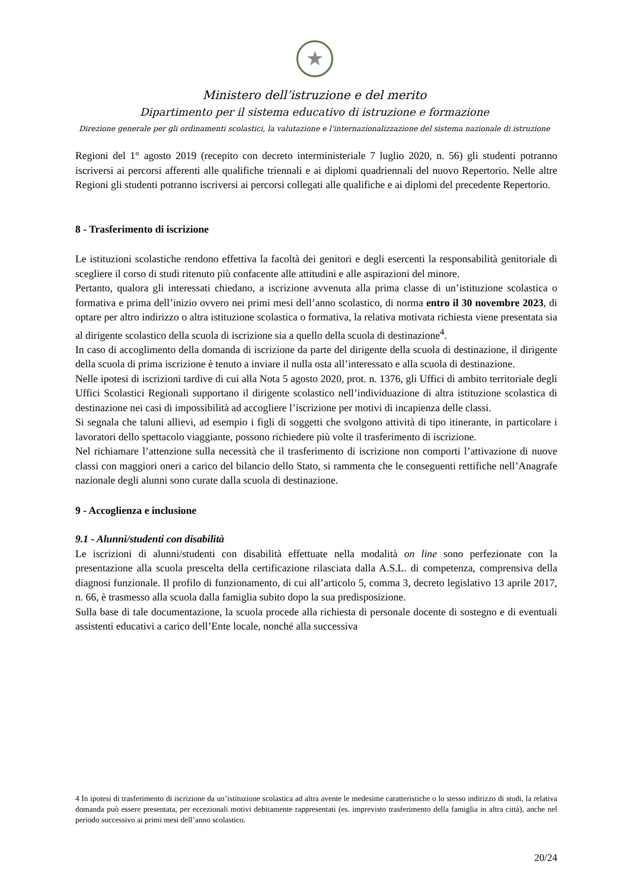★
Ministero dell’istruzione e del merito
Dipartimento per il sistema educativo di istruzione e formazione
Direzione generale per gli ordinamenti scolastici, la valutazione e l’internazionalizzazione del sistema nazionale di istruzione
Regioni del 1° agosto 2019 (recepito con decreto interministeriale 7 luglio 2020, n. 56) gli studenti potranno iscriversi ai percorsi afferenti alle qualifiche triennali e ai diplomi quadriennali del nuovo Repertorio. Nelle altre Regioni gli studenti potranno iscriversi ai percorsi collegati alle qualifiche e ai diplomi del precedente Repertorio.
8 - Trasferimento di iscrizione
Le istituzioni scolastiche rendono effettiva la facoltà dei genitori e degli esercenti la responsabilità genitoriale di scegliere il corso di studi ritenuto più confacente alle attitudini e alle aspirazioni del minore.
Pertanto, qualora gli interessati chiedano, a iscrizione avvenuta alla prima classe di un’istituzione scolastica o formativa e prima dell’inizio ovvero nei primi mesi dell’anno scolastico, di norma entro il 30 novembre 2023, di optare per altro indirizzo o altra istituzione scolastica o formativa, la relativa motivata richiesta viene presentata sia al dirigente scolastico della scuola di iscrizione sia a quello della scuola di destinazione<sup>4</sup>.
In caso di accoglimento della domanda di iscrizione da parte del dirigente della scuola di destinazione, il dirigente della scuola di prima iscrizione è tenuto a inviare il nulla osta all’interessato e alla scuola di destinazione.
Nelle ipotesi di iscrizioni tardive di cui alla Nota 5 agosto 2020, prot. n. 1376, gli Uffici di ambito territoriale degli Uffici Scolastici Regionali supportano il dirigente scolastico nell’individuazione di altra istituzione scolastica di destinazione nei casi di impossibilità ad accogliere l’iscrizione per motivi di incapienza delle classi.
Si segnala che taluni allievi, ad esempio i figli di soggetti che svolgono attività di tipo itinerante, in particolare i lavoratori dello spettacolo viaggiante, possono richiedere più volte il trasferimento di iscrizione.
Nel richiamare l’attenzione sulla necessità che il trasferimento di iscrizione non comporti l’attivazione di nuove classi con maggiori oneri a carico del bilancio dello Stato, si rammenta che le conseguenti rettifiche nell’Anagrafe nazionale degli alunni sono curate dalla scuola di destinazione.
9 - Accoglienza e inclusione
9.1 - Alunni/studenti con disabilità
Le iscrizioni di alunni/studenti con disabilità effettuate nella modalità on line sono perfezionate con la presentazione alla scuola prescelta della certificazione rilasciata dalla A.S.L. di competenza, comprensiva della diagnosi funzionale. Il profilo di funzionamento, di cui all’articolo 5, comma 3, decreto legislativo 13 aprile 2017, n. 66, è trasmesso alla scuola dalla famiglia subito dopo la sua predisposizione.
Sulla base di tale documentazione, la scuola procede alla richiesta di personale docente di sostegno e di eventuali assistenti educativi a carico dell’Ente locale, nonché alla successiva
4 In ipotesi di trasferimento di iscrizione da un’istituzione scolastica ad altra avente le medesime caratteristiche o lo stesso indirizzo di studi, la relativa domanda può essere presentata, per eccezionali motivi debitamente rappresentati (es. imprevisto trasferimento della famiglia in altra città), anche nel periodo successivo ai primi mesi dell’anno scolastico.
20/24